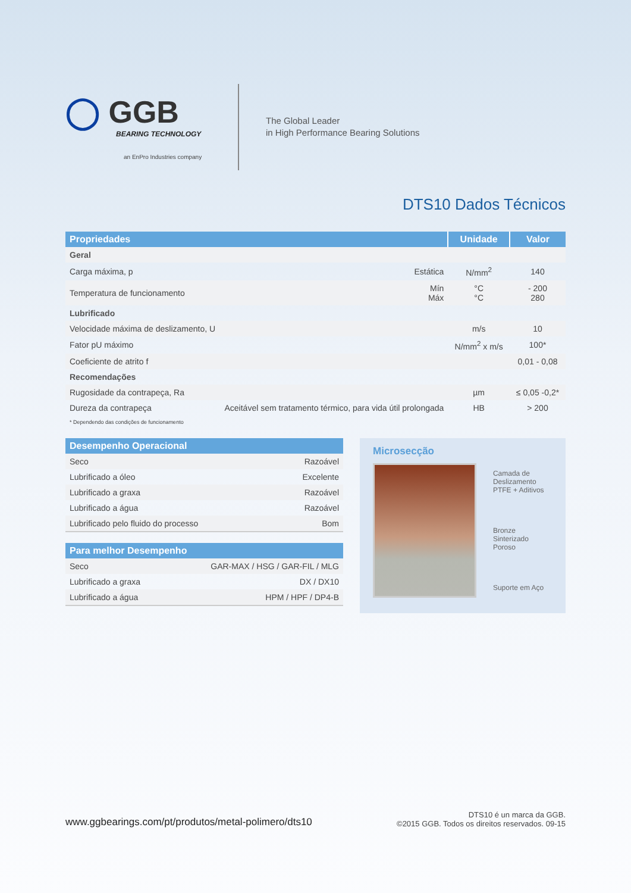◯ GGB
BEARING TECHNOLOGY
an EnPro Industries company
The Global Leader
in High Performance Bearing Solutions
DTS10 Dados Técnicos
| Propriedades | | Unidade | Valor |
| --- | --- | --- | --- |
| Geral | | | |
| Carga máxima, p | Estática | N/mm<sup>2</sup> | 140 |
| Temperatura de funcionamento | Mín Máx | °C °C | - 200 280 |
| Lubrificado | | | |
| Velocidade máxima de deslizamento, U | | m/s | 10 |
| Fator pU máximo | | N/mm<sup>2</sup> x m/s | 100* |
| Coeficiente de atrito f | | | 0,01 - 0,08 |
| Recomendações | | | |
| Rugosidade da contrapeça, Ra | | µm | ≤ 0,05 -0,2* |
| Dureza da contrapeça | Aceitável sem tratamento térmico, para vida útil prolongada | HB | > 200 |
* Dependendo das condições de funcionamento
| Desempenho Operacional | |
| --- | --- |
| Seco | Razoável |
| Lubrificado a óleo | Excelente |
| Lubrificado a graxa | Razoável |
| Lubrificado a água | Razoável |
| Lubrificado pelo fluido do processo | Bom |
| Para melhor Desempenho | |
| --- | --- |
| Seco | GAR-MAX / HSG / GAR-FIL / MLG |
| Lubrificado a graxa | DX / DX10 |
| Lubrificado a água | HPM / HPF / DP4-B |
Microsecção
Camada de
Deslizamento
PTFE + Aditivos
Bronze Sinterizado
Poroso
Suporte em Aço
www.ggbearings.com/pt/produtos/metal-polimero/dts10
DTS10 é un marca da GGB.
©2015 GGB. Todos os direitos reservados. 09-15